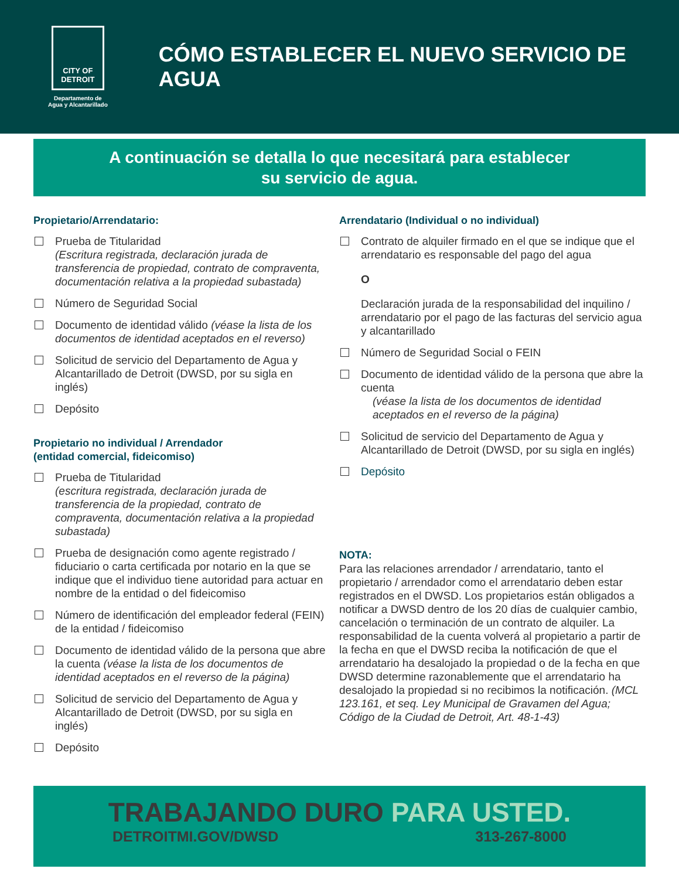CITY OF DETROIT
Departamento de
Agua y Alcantarillado
CÓMO ESTABLECER EL NUEVO SERVICIO DE AGUA
A continuación se detalla lo que necesitará para establecer
su servicio de agua.
Propietario/Arrendatario:
Prueba de Titularidad
(Escritura registrada, declaración jurada de transferencia de propiedad, contrato de compraventa, documentación relativa a la propiedad subastada)
Número de Seguridad Social
Documento de identidad válido (véase la lista de los documentos de identidad aceptados en el reverso)
Solicitud de servicio del Departamento de Agua y Alcantarillado de Detroit (DWSD, por su sigla en inglés)
Depósito
Propietario no individual / Arrendador
(entidad comercial, fideicomiso)
Prueba de Titularidad
(escritura registrada, declaración jurada de transferencia de la propiedad, contrato de compraventa, documentación relativa a la propiedad subastada)
Prueba de designación como agente registrado / fiduciario o carta certificada por notario en la que se indique que el individuo tiene autoridad para actuar en nombre de la entidad o del fideicomiso
Número de identificación del empleador federal (FEIN) de la entidad / fideicomiso
Documento de identidad válido de la persona que abre la cuenta (véase la lista de los documentos de identidad aceptados en el reverso de la página)
Solicitud de servicio del Departamento de Agua y Alcantarillado de Detroit (DWSD, por su sigla en inglés)
Depósito
Arrendatario (Individual o no individual)
Contrato de alquiler firmado en el que se indique que el arrendatario es responsable del pago del agua
O
Declaración jurada de la responsabilidad del inquilino / arrendatario por el pago de las facturas del servicio agua y alcantarillado
Número de Seguridad Social o FEIN
Documento de identidad válido de la persona que abre la cuenta
(véase la lista de los documentos de identidad aceptados en el reverso de la página)
Solicitud de servicio del Departamento de Agua y Alcantarillado de Detroit (DWSD, por su sigla en inglés)
Depósito
NOTA:
Para las relaciones arrendador / arrendatario, tanto el propietario / arrendador como el arrendatario deben estar registrados en el DWSD. Los propietarios están obligados a notificar a DWSD dentro de los 20 días de cualquier cambio, cancelación o terminación de un contrato de alquiler. La responsabilidad de la cuenta volverá al propietario a partir de la fecha en que el DWSD reciba la notificación de que el arrendatario ha desalojado la propiedad o de la fecha en que DWSD determine razonablemente que el arrendatario ha desalojado la propiedad si no recibimos la notificación. (MCL 123.161, et seq. Ley Municipal de Gravamen del Agua; Código de la Ciudad de Detroit, Art. 48-1-43)
TRABAJANDO DURO PARA USTED.
DETROITMI.GOV/DWSD 313-267-8000